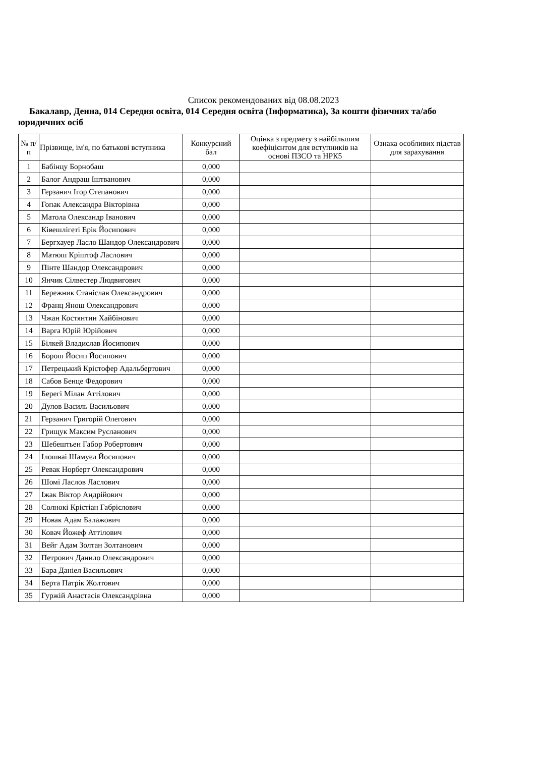Список рекомендованих від 08.08.2023
Бакалавр, Денна, 014 Середня освіта, 014 Середня освіта (Інформатика), За кошти фізичних та/або юридичних осіб
| № п/п | Прізвище, ім'я, по батькові вступника | Конкурсний бал | Оцінка з предмету з найбільшим коефіцієнтом для вступників на основі ПЗСО та НРК5 | Ознака особливих підстав для зарахування |
| --- | --- | --- | --- | --- |
| 1 | Бабінцу Борнобаш | 0,000 | | |
| 2 | Балог Андраш Іштванович | 0,000 | | |
| 3 | Герзанич Ігор Степанович | 0,000 | | |
| 4 | Гопак Александра Вікторівна | 0,000 | | |
| 5 | Матола Олександр Іванович | 0,000 | | |
| 6 | Ківешлігеті Ерік Йосипович | 0,000 | | |
| 7 | Бергхауер Ласло Шандор Олександрович | 0,000 | | |
| 8 | Матюш Кріштоф Ласлович | 0,000 | | |
| 9 | Пінте Шандор Олександрович | 0,000 | | |
| 10 | Янчик Сілвестер Людвигович | 0,000 | | |
| 11 | Бережник Станіслав Олександрович | 0,000 | | |
| 12 | Франц Янош Олександрович | 0,000 | | |
| 13 | Чжан Костянтин Хайбінович | 0,000 | | |
| 14 | Варга Юрій Юрійович | 0,000 | | |
| 15 | Білкей Владислав Йосипович | 0,000 | | |
| 16 | Борош Йосип Йосипович | 0,000 | | |
| 17 | Петрецький Крістофер Адальбертович | 0,000 | | |
| 18 | Сабов Бенце Федорович | 0,000 | | |
| 19 | Берегі Мілан Аттілович | 0,000 | | |
| 20 | Дулов Василь Васильович | 0,000 | | |
| 21 | Герзанич Григорій Олегович | 0,000 | | |
| 22 | Грищук Максим Русланович | 0,000 | | |
| 23 | Шебештьен Габор Робертович | 0,000 | | |
| 24 | Ілошваі Шамуел Йосипович | 0,000 | | |
| 25 | Ревак Норберт Олександрович | 0,000 | | |
| 26 | Шомі Ласлов Ласлович | 0,000 | | |
| 27 | Іжак Віктор Андрійович | 0,000 | | |
| 28 | Солнокі Крістіан Габрієлович | 0,000 | | |
| 29 | Новак Адам Балажович | 0,000 | | |
| 30 | Ковач Йожеф Аттілович | 0,000 | | |
| 31 | Вейг Адам Золтан Золтанович | 0,000 | | |
| 32 | Петрович Данило Олександрович | 0,000 | | |
| 33 | Бара Даніел Васильович | 0,000 | | |
| 34 | Берта Патрік Жолтович | 0,000 | | |
| 35 | Гуржій Анастасія Олександрівна | 0,000 | | |